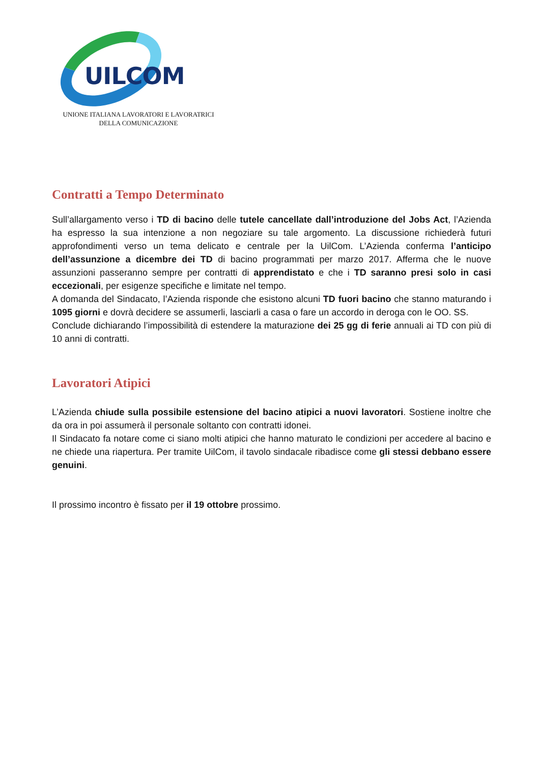UILCOM
UNIONE ITALIANA LAVORATORI E LAVORATRICI
DELLA COMUNICAZIONE
Contratti a Tempo Determinato
Sull’allargamento verso i TD di bacino delle tutele cancellate dall’introduzione del Jobs Act, l’Azienda ha espresso la sua intenzione a non negoziare su tale argomento. La discussione richiederà futuri approfondimenti verso un tema delicato e centrale per la UilCom. L’Azienda conferma l’anticipo dell’assunzione a dicembre dei TD di bacino programmati per marzo 2017. Afferma che le nuove assunzioni passeranno sempre per contratti di apprendistato e che i TD saranno presi solo in casi eccezionali, per esigenze specifiche e limitate nel tempo.
A domanda del Sindacato, l’Azienda risponde che esistono alcuni TD fuori bacino che stanno maturando i 1095 giorni e dovrà decidere se assumerli, lasciarli a casa o fare un accordo in deroga con le OO. SS.
Conclude dichiarando l’impossibilità di estendere la maturazione dei 25 gg di ferie annuali ai TD con più di 10 anni di contratti.
Lavoratori Atipici
L’Azienda chiude sulla possibile estensione del bacino atipici a nuovi lavoratori. Sostiene inoltre che da ora in poi assumerà il personale soltanto con contratti idonei.
Il Sindacato fa notare come ci siano molti atipici che hanno maturato le condizioni per accedere al bacino e ne chiede una riapertura. Per tramite UilCom, il tavolo sindacale ribadisce come gli stessi debbano essere genuini.
Il prossimo incontro è fissato per il 19 ottobre prossimo.